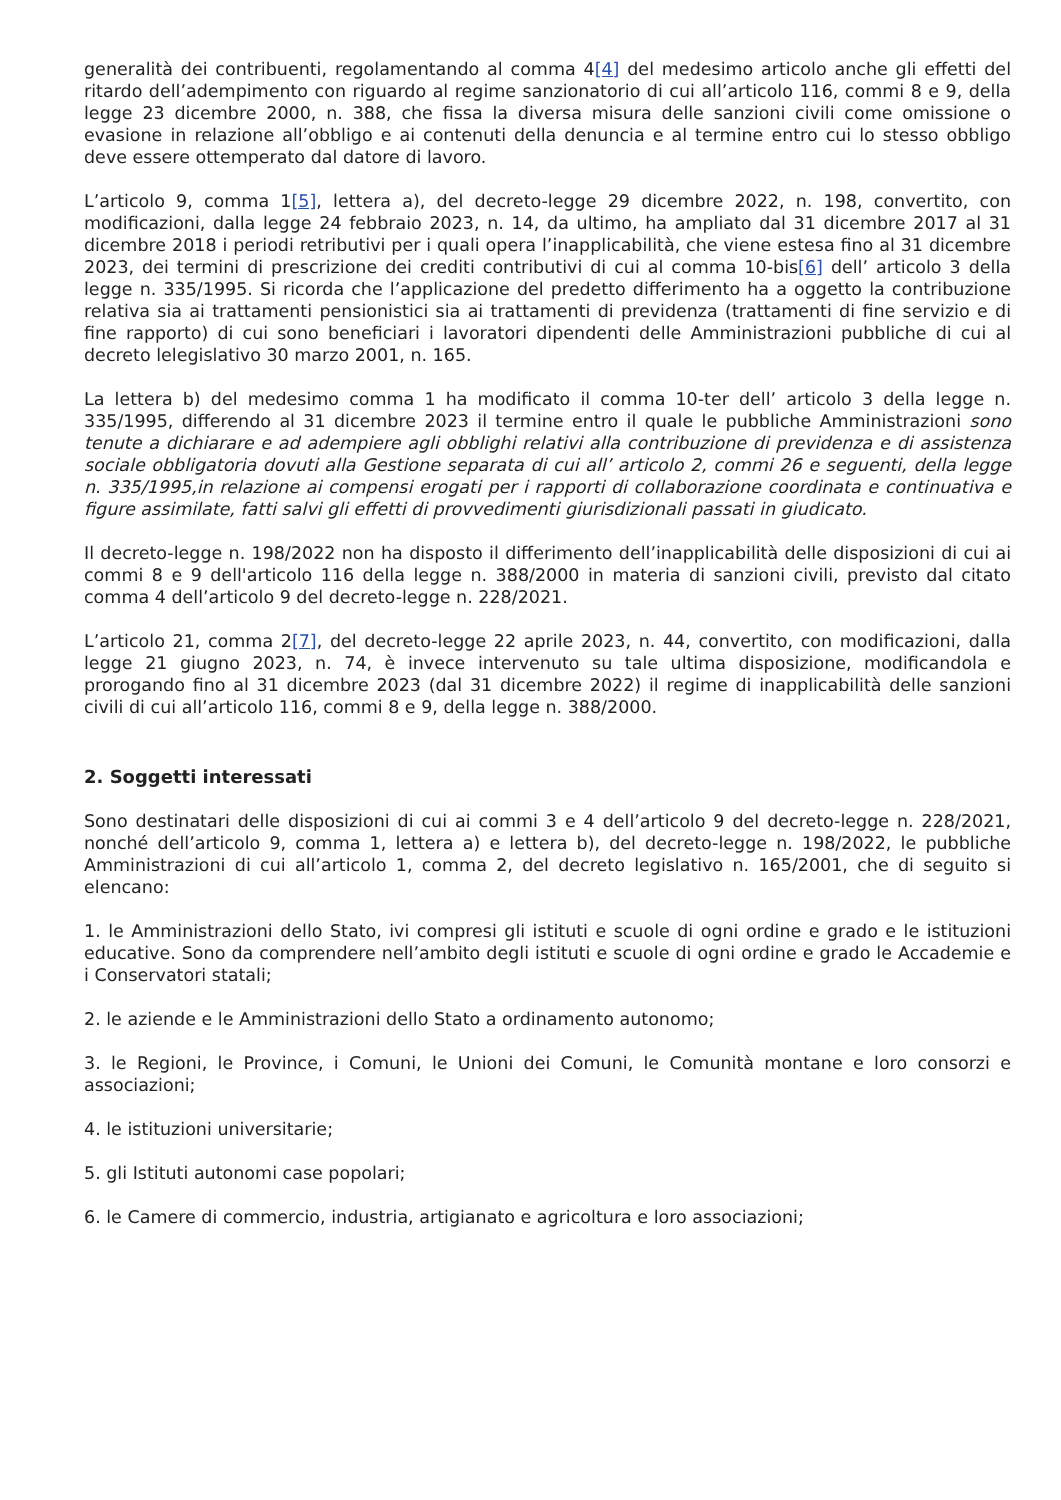generalità dei contribuenti, regolamentando al comma 4[4] del medesimo articolo anche gli effetti del ritardo dell’adempimento con riguardo al regime sanzionatorio di cui all’articolo 116, commi 8 e 9, della legge 23 dicembre 2000, n. 388, che fissa la diversa misura delle sanzioni civili come omissione o evasione in relazione all’obbligo e ai contenuti della denuncia e al termine entro cui lo stesso obbligo deve essere ottemperato dal datore di lavoro.
L’articolo 9, comma 1[5], lettera a), del decreto-legge 29 dicembre 2022, n. 198, convertito, con modificazioni, dalla legge 24 febbraio 2023, n. 14, da ultimo, ha ampliato dal 31 dicembre 2017 al 31 dicembre 2018 i periodi retributivi per i quali opera l’inapplicabilità, che viene estesa fino al 31 dicembre 2023, dei termini di prescrizione dei crediti contributivi di cui al comma 10-bis[6] dell’ articolo 3 della legge n. 335/1995. Si ricorda che l’applicazione del predetto differimento ha a oggetto la contribuzione relativa sia ai trattamenti pensionistici sia ai trattamenti di previdenza (trattamenti di fine servizio e di fine rapporto) di cui sono beneficiari i lavoratori dipendenti delle Amministrazioni pubbliche di cui al decreto lelegislativo 30 marzo 2001, n. 165.
La lettera b) del medesimo comma 1 ha modificato il comma 10-ter dell’ articolo 3 della legge n. 335/1995, differendo al 31 dicembre 2023 il termine entro il quale le pubbliche Amministrazioni sono tenute a dichiarare e ad adempiere agli obblighi relativi alla contribuzione di previdenza e di assistenza sociale obbligatoria dovuti alla Gestione separata di cui all’ articolo 2, commi 26 e seguenti, della legge n. 335/1995,in relazione ai compensi erogati per i rapporti di collaborazione coordinata e continuativa e figure assimilate, fatti salvi gli effetti di provvedimenti giurisdizionali passati in giudicato.
Il decreto-legge n. 198/2022 non ha disposto il differimento dell’inapplicabilità delle disposizioni di cui ai commi 8 e 9 dell'articolo 116 della legge n. 388/2000 in materia di sanzioni civili, previsto dal citato comma 4 dell’articolo 9 del decreto-legge n. 228/2021.
L’articolo 21, comma 2[7], del decreto-legge 22 aprile 2023, n. 44, convertito, con modificazioni, dalla legge 21 giugno 2023, n. 74, è invece intervenuto su tale ultima disposizione, modificandola e prorogando fino al 31 dicembre 2023 (dal 31 dicembre 2022) il regime di inapplicabilità delle sanzioni civili di cui all’articolo 116, commi 8 e 9, della legge n. 388/2000.
2. Soggetti interessati
Sono destinatari delle disposizioni di cui ai commi 3 e 4 dell’articolo 9 del decreto-legge n. 228/2021, nonché dell’articolo 9, comma 1, lettera a) e lettera b), del decreto-legge n. 198/2022, le pubbliche Amministrazioni di cui all’articolo 1, comma 2, del decreto legislativo n. 165/2001, che di seguito si elencano:
1. le Amministrazioni dello Stato, ivi compresi gli istituti e scuole di ogni ordine e grado e le istituzioni educative. Sono da comprendere nell’ambito degli istituti e scuole di ogni ordine e grado le Accademie e i Conservatori statali;
2. le aziende e le Amministrazioni dello Stato a ordinamento autonomo;
3. le Regioni, le Province, i Comuni, le Unioni dei Comuni, le Comunità montane e loro consorzi e associazioni;
4. le istituzioni universitarie;
5. gli Istituti autonomi case popolari;
6. le Camere di commercio, industria, artigianato e agricoltura e loro associazioni;